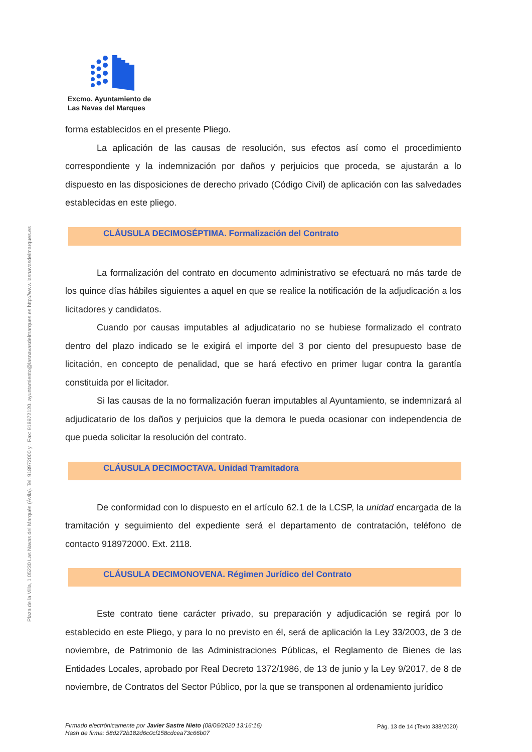Plaza de la Villa, 1 05230 Las Navas del Marqués (Ávila). Tel. 918972000 y . Fax: 918972120. ayuntamiento@lasnavasdelmarques.es http://www.lasnavasdelmarques.es
Excmo. Ayuntamiento de
Las Navas del Marques
forma establecidos en el presente Pliego.
La aplicación de las causas de resolución, sus efectos así como el procedimiento correspondiente y la indemnización por daños y perjuicios que proceda, se ajustarán a lo dispuesto en las disposiciones de derecho privado (Código Civil) de aplicación con las salvedades establecidas en este pliego.
CLÁUSULA DECIMOSÉPTIMA. Formalización del Contrato
La formalización del contrato en documento administrativo se efectuará no más tarde de los quince días hábiles siguientes a aquel en que se realice la notificación de la adjudicación a los licitadores y candidatos.
Cuando por causas imputables al adjudicatario no se hubiese formalizado el contrato dentro del plazo indicado se le exigirá el importe del 3 por ciento del presupuesto base de licitación, en concepto de penalidad, que se hará efectivo en primer lugar contra la garantía constituida por el licitador.
Si las causas de la no formalización fueran imputables al Ayuntamiento, se indemnizará al adjudicatario de los daños y perjuicios que la demora le pueda ocasionar con independencia de que pueda solicitar la resolución del contrato.
CLÁUSULA DECIMOCTAVA. Unidad Tramitadora
De conformidad con lo dispuesto en el artículo 62.1 de la LCSP, la unidad encargada de la tramitación y seguimiento del expediente será el departamento de contratación, teléfono de contacto 918972000. Ext. 2118.
CLÁUSULA DECIMONOVENA. Régimen Jurídico del Contrato
Este contrato tiene carácter privado, su preparación y adjudicación se regirá por lo establecido en este Pliego, y para lo no previsto en él, será de aplicación la Ley 33/2003, de 3 de noviembre, de Patrimonio de las Administraciones Públicas, el Reglamento de Bienes de las Entidades Locales, aprobado por Real Decreto 1372/1986, de 13 de junio y la Ley 9/2017, de 8 de noviembre, de Contratos del Sector Público, por la que se transponen al ordenamiento jurídico
Firmado electrónicamente por Javier Sastre Nieto (08/06/2020 13:16:16)
Hash de firma: 58d272b182d6c0cf158cdcea73c66b07
Pág. 13 de 14 (Texto 338/2020)